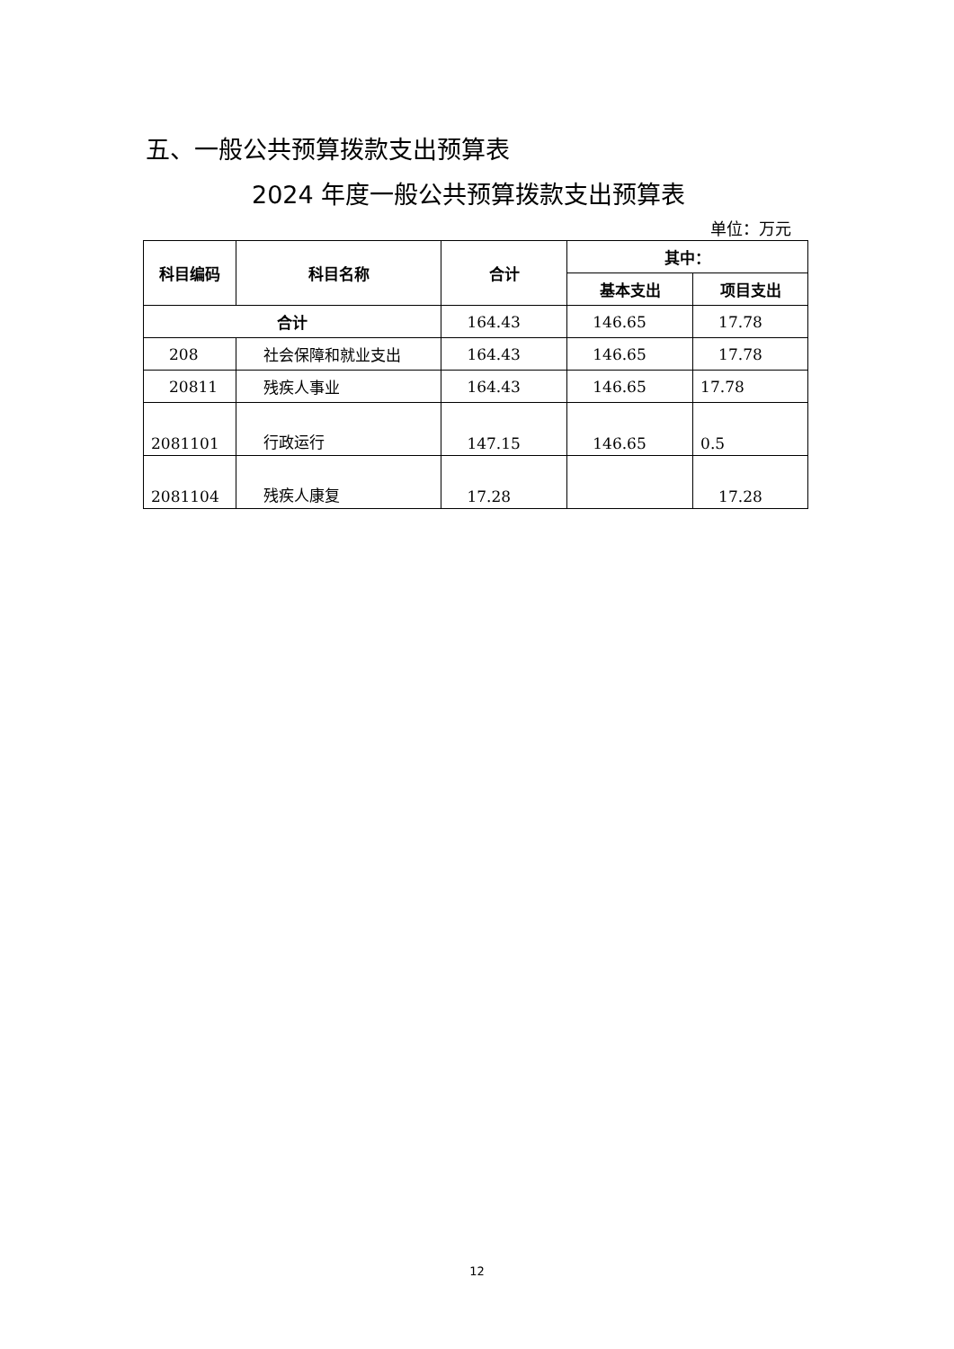五、一般公共预算拨款支出预算表
2024 年度一般公共预算拨款支出预算表
单位：万元
| 科目编码 | 科目名称 | 合计 | 其中： | |
| --- | --- | --- | --- | --- |
| | | | 基本支出 | 项目支出 |
| 合计 | | 164.43 | 146.65 | 17.78 |
| 208 | 社会保障和就业支出 | 164.43 | 146.65 | 17.78 |
| 20811 | 残疾人事业 | 164.43 | 146.65 | 17.78 |
| 2081101 | 行政运行 | 147.15 | 146.65 | 0.5 |
| 2081104 | 残疾人康复 | 17.28 | | 17.28 |
12